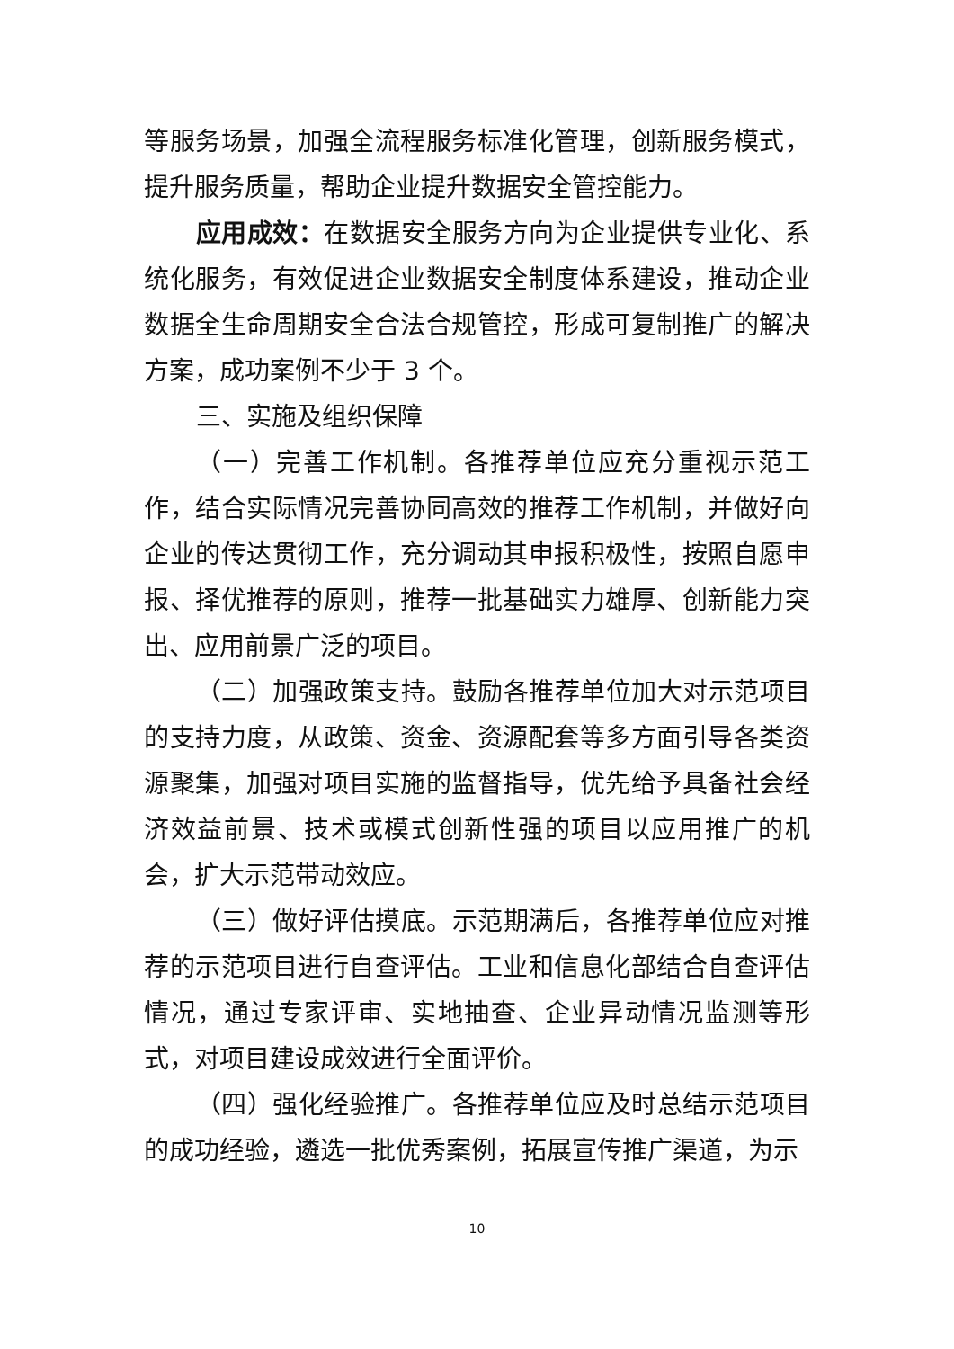等服务场景，加强全流程服务标准化管理，创新服务模式，提升服务质量，帮助企业提升数据安全管控能力。
应用成效：在数据安全服务方向为企业提供专业化、系统化服务，有效促进企业数据安全制度体系建设，推动企业数据全生命周期安全合法合规管控，形成可复制推广的解决方案，成功案例不少于 3 个。
三、实施及组织保障
（一）完善工作机制。各推荐单位应充分重视示范工作，结合实际情况完善协同高效的推荐工作机制，并做好向企业的传达贯彻工作，充分调动其申报积极性，按照自愿申报、择优推荐的原则，推荐一批基础实力雄厚、创新能力突出、应用前景广泛的项目。
（二）加强政策支持。鼓励各推荐单位加大对示范项目的支持力度，从政策、资金、资源配套等多方面引导各类资源聚集，加强对项目实施的监督指导，优先给予具备社会经济效益前景、技术或模式创新性强的项目以应用推广的机会，扩大示范带动效应。
（三）做好评估摸底。示范期满后，各推荐单位应对推荐的示范项目进行自查评估。工业和信息化部结合自查评估情况，通过专家评审、实地抽查、企业异动情况监测等形式，对项目建设成效进行全面评价。
（四）强化经验推广。各推荐单位应及时总结示范项目的成功经验，遴选一批优秀案例，拓展宣传推广渠道，为示
10